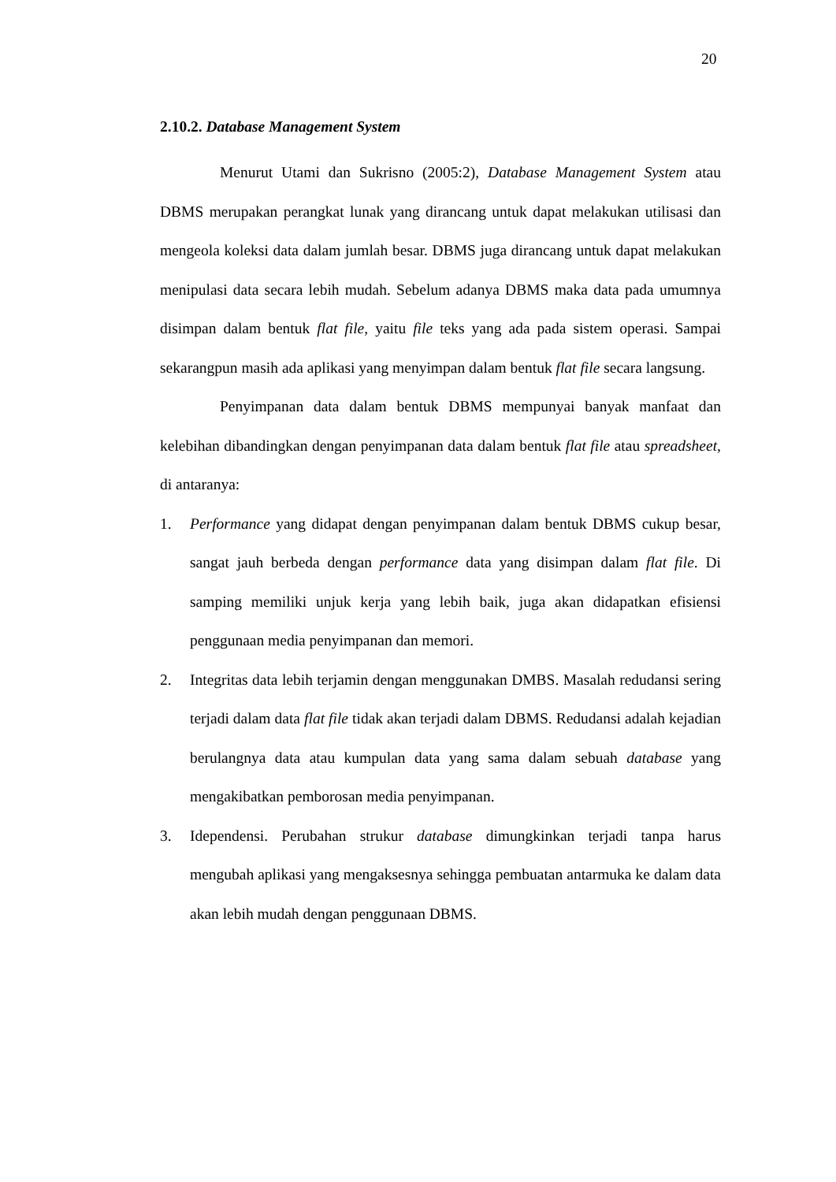20
2.10.2. Database Management System
Menurut Utami dan Sukrisno (2005:2), Database Management System atau DBMS merupakan perangkat lunak yang dirancang untuk dapat melakukan utilisasi dan mengeola koleksi data dalam jumlah besar. DBMS juga dirancang untuk dapat melakukan menipulasi data secara lebih mudah. Sebelum adanya DBMS maka data pada umumnya disimpan dalam bentuk flat file, yaitu file teks yang ada pada sistem operasi. Sampai sekarangpun masih ada aplikasi yang menyimpan dalam bentuk flat file secara langsung.
Penyimpanan data dalam bentuk DBMS mempunyai banyak manfaat dan kelebihan dibandingkan dengan penyimpanan data dalam bentuk flat file atau spreadsheet, di antaranya:
1. Performance yang didapat dengan penyimpanan dalam bentuk DBMS cukup besar, sangat jauh berbeda dengan performance data yang disimpan dalam flat file. Di samping memiliki unjuk kerja yang lebih baik, juga akan didapatkan efisiensi penggunaan media penyimpanan dan memori.
2. Integritas data lebih terjamin dengan menggunakan DMBS. Masalah redudansi sering terjadi dalam data flat file tidak akan terjadi dalam DBMS. Redudansi adalah kejadian berulangnya data atau kumpulan data yang sama dalam sebuah database yang mengakibatkan pemborosan media penyimpanan.
3. Idependensi. Perubahan strukur database dimungkinkan terjadi tanpa harus mengubah aplikasi yang mengaksesnya sehingga pembuatan antarmuka ke dalam data akan lebih mudah dengan penggunaan DBMS.